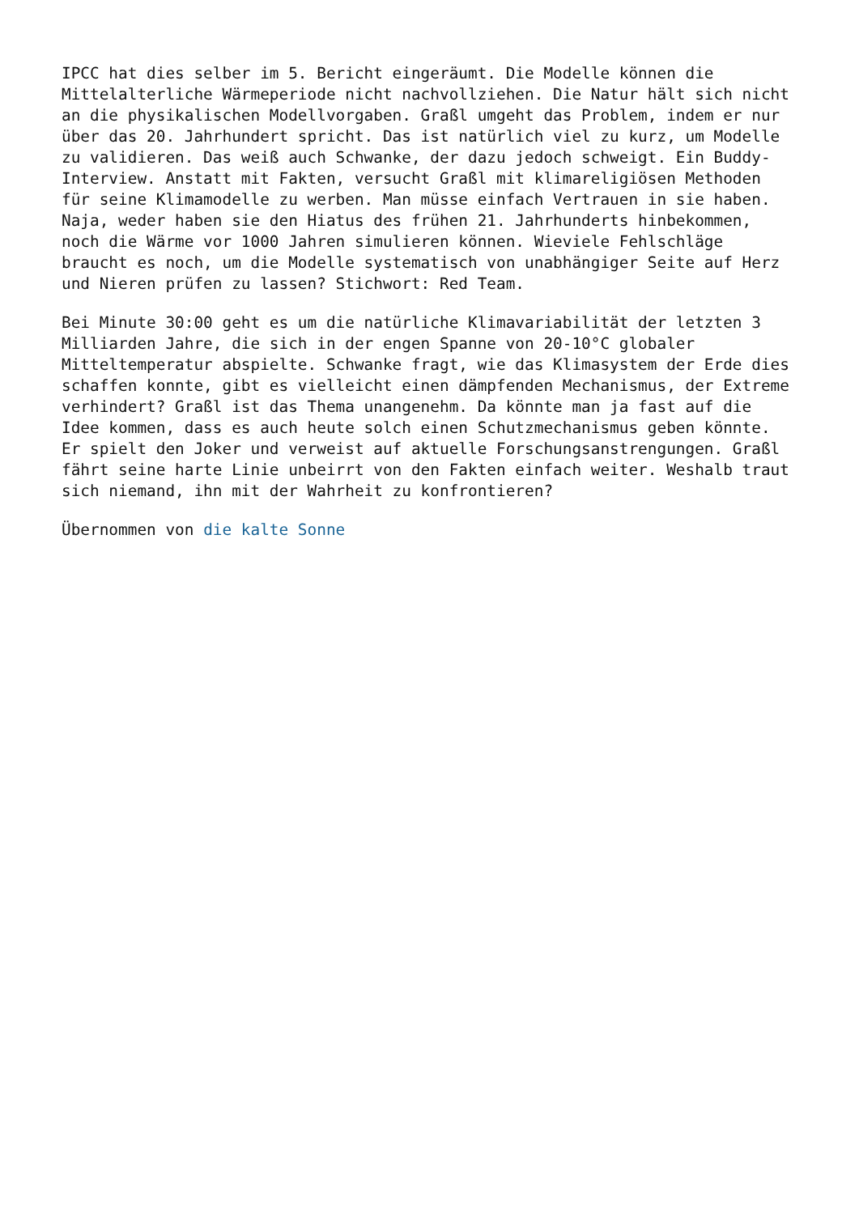IPCC hat dies selber im 5. Bericht eingeräumt. Die Modelle können die
Mittelalterliche Wärmeperiode nicht nachvollziehen. Die Natur hält sich nicht
an die physikalischen Modellvorgaben. Graßl umgeht das Problem, indem er nur
über das 20. Jahrhundert spricht. Das ist natürlich viel zu kurz, um Modelle
zu validieren. Das weiß auch Schwanke, der dazu jedoch schweigt. Ein Buddy-
Interview. Anstatt mit Fakten, versucht Graßl mit klimareligiösen Methoden
für seine Klimamodelle zu werben. Man müsse einfach Vertrauen in sie haben.
Naja, weder haben sie den Hiatus des frühen 21. Jahrhunderts hinbekommen,
noch die Wärme vor 1000 Jahren simulieren können. Wieviele Fehlschläge
braucht es noch, um die Modelle systematisch von unabhängiger Seite auf Herz
und Nieren prüfen zu lassen? Stichwort: Red Team.
Bei Minute 30:00 geht es um die natürliche Klimavariabilität der letzten 3
Milliarden Jahre, die sich in der engen Spanne von 20-10°C globaler
Mitteltemperatur abspielte. Schwanke fragt, wie das Klimasystem der Erde dies
schaffen konnte, gibt es vielleicht einen dämpfenden Mechanismus, der Extreme
verhindert? Graßl ist das Thema unangenehm. Da könnte man ja fast auf die
Idee kommen, dass es auch heute solch einen Schutzmechanismus geben könnte.
Er spielt den Joker und verweist auf aktuelle Forschungsanstrengungen. Graßl
fährt seine harte Linie unbeirrt von den Fakten einfach weiter. Weshalb traut
sich niemand, ihn mit der Wahrheit zu konfrontieren?
Übernommen von die kalte Sonne